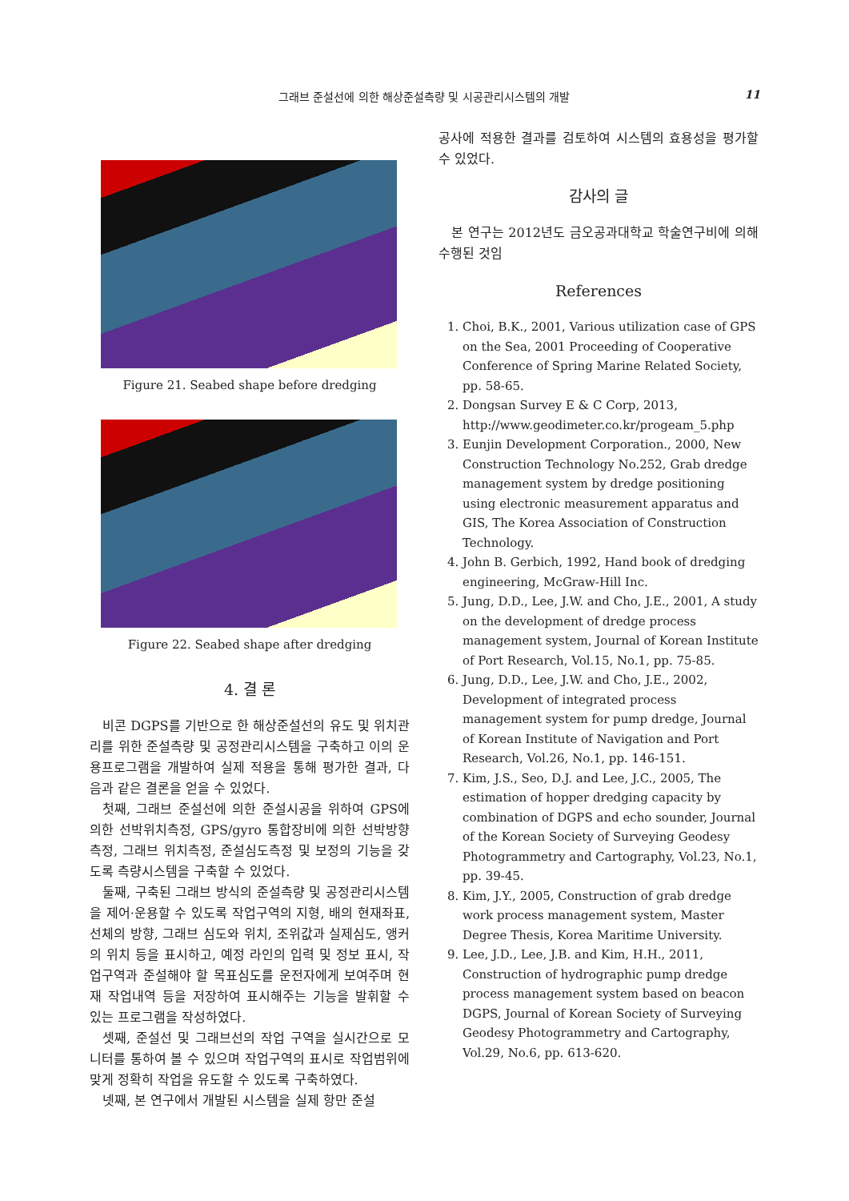그래브 준설선에 의한 해상준설측량 및 시공관리시스템의 개발
11
Figure 21. Seabed shape before dredging
Figure 22. Seabed shape after dredging
4. 결 론
비콘 DGPS를 기반으로 한 해상준설선의 유도 및 위치관리를 위한 준설측량 및 공정관리시스템을 구축하고 이의 운용프로그램을 개발하여 실제 적용을 통해 평가한 결과, 다음과 같은 결론을 얻을 수 있었다.
첫째, 그래브 준설선에 의한 준설시공을 위하여 GPS에 의한 선박위치측정, GPS/gyro 통합장비에 의한 선박방향측정, 그래브 위치측정, 준설심도측정 및 보정의 기능을 갖도록 측량시스템을 구축할 수 있었다.
둘째, 구축된 그래브 방식의 준설측량 및 공정관리시스템을 제어·운용할 수 있도록 작업구역의 지형, 배의 현재좌표, 선체의 방향, 그래브 심도와 위치, 조위값과 실제심도, 앵커의 위치 등을 표시하고, 예정 라인의 입력 및 정보 표시, 작업구역과 준설해야 할 목표심도를 운전자에게 보여주며 현재 작업내역 등을 저장하여 표시해주는 기능을 발휘할 수 있는 프로그램을 작성하였다.
셋째, 준설선 및 그래브선의 작업 구역을 실시간으로 모니터를 통하여 볼 수 있으며 작업구역의 표시로 작업범위에 맞게 정확히 작업을 유도할 수 있도록 구축하였다.
넷째, 본 연구에서 개발된 시스템을 실제 항만 준설
공사에 적용한 결과를 검토하여 시스템의 효용성을 평가할 수 있었다.
감사의 글
본 연구는 2012년도 금오공과대학교 학술연구비에 의해 수행된 것임
References
1. Choi, B.K., 2001, Various utilization case of GPS on the Sea, 2001 Proceeding of Cooperative Conference of Spring Marine Related Society, pp. 58-65.
2. Dongsan Survey E & C Corp, 2013, http://www.geodimeter.co.kr/progeam_5.php
3. Eunjin Development Corporation., 2000, New Construction Technology No.252, Grab dredge management system by dredge positioning using electronic measurement apparatus and GIS, The Korea Association of Construction Technology.
4. John B. Gerbich, 1992, Hand book of dredging engineering, McGraw-Hill Inc.
5. Jung, D.D., Lee, J.W. and Cho, J.E., 2001, A study on the development of dredge process management system, Journal of Korean Institute of Port Research, Vol.15, No.1, pp. 75-85.
6. Jung, D.D., Lee, J.W. and Cho, J.E., 2002, Development of integrated process management system for pump dredge, Journal of Korean Institute of Navigation and Port Research, Vol.26, No.1, pp. 146-151.
7. Kim, J.S., Seo, D.J. and Lee, J.C., 2005, The estimation of hopper dredging capacity by combination of DGPS and echo sounder, Journal of the Korean Society of Surveying Geodesy Photogrammetry and Cartography, Vol.23, No.1, pp. 39-45.
8. Kim, J.Y., 2005, Construction of grab dredge work process management system, Master Degree Thesis, Korea Maritime University.
9. Lee, J.D., Lee, J.B. and Kim, H.H., 2011, Construction of hydrographic pump dredge process management system based on beacon DGPS, Journal of Korean Society of Surveying Geodesy Photogrammetry and Cartography, Vol.29, No.6, pp. 613-620.